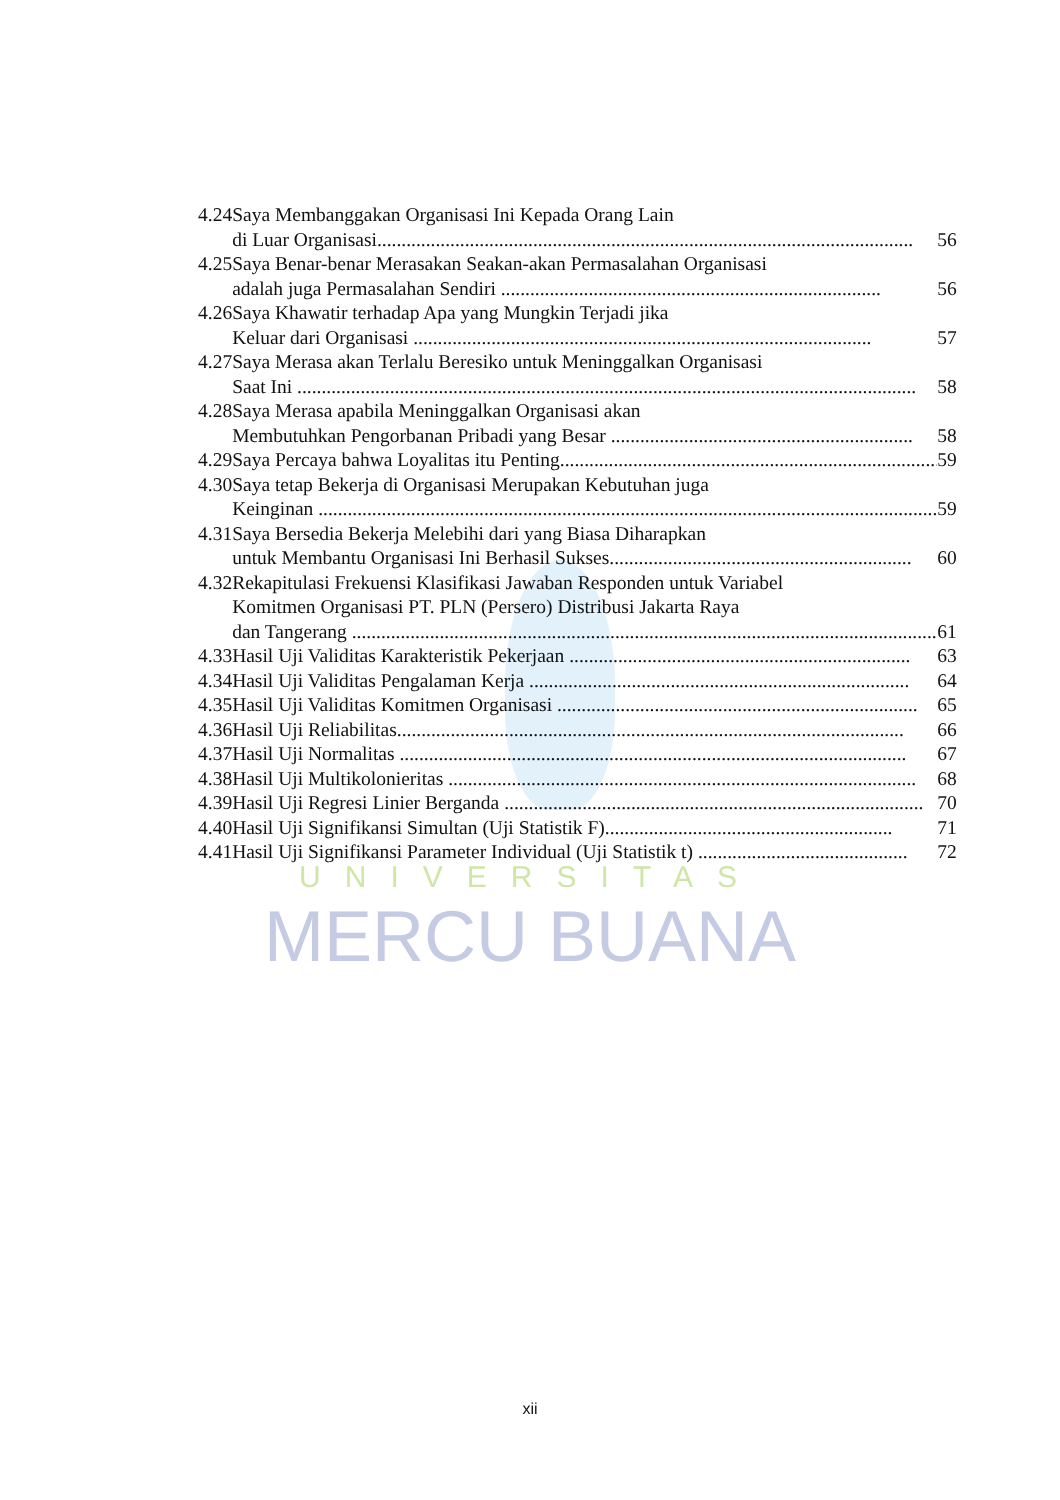| 4.24 | Saya Membanggakan Organisasi Ini Kepada Orang Lain di Luar Organisasi .............................................................................................................. | 56 |
| 4.25 | Saya Benar-benar Merasakan Seakan-akan Permasalahan Organisasi adalah juga Permasalahan Sendiri .............................................................................. | 56 |
| 4.26 | Saya Khawatir terhadap Apa yang Mungkin Terjadi jika Keluar dari Organisasi .............................................................................................. | 57 |
| 4.27 | Saya Merasa akan Terlalu Beresiko untuk Meninggalkan Organisasi Saat Ini ............................................................................................................................... | 58 |
| 4.28 | Saya Merasa apabila Meninggalkan Organisasi akan Membutuhkan Pengorbanan Pribadi yang Besar .............................................................. | 58 |
| 4.29 | Saya Percaya bahwa Loyalitas itu Penting .............................................................................. | 59 |
| 4.30 | Saya tetap Bekerja di Organisasi Merupakan Kebutuhan juga Keinginan ............................................................................................................................... | 59 |
| 4.31 | Saya Bersedia Bekerja Melebihi dari yang Biasa Diharapkan untuk Membantu Organisasi Ini Berhasil Sukses .............................................................. | 60 |
| 4.32 | Rekapitulasi Frekuensi Klasifikasi Jawaban Responden untuk Variabel Komitmen Organisasi PT. PLN (Persero) Distribusi Jakarta Raya dan Tangerang ........................................................................................................................ | 61 |
| 4.33 | Hasil Uji Validitas Karakteristik Pekerjaan ...................................................................... | 63 |
| 4.34 | Hasil Uji Validitas Pengalaman Kerja .............................................................................. | 64 |
| 4.35 | Hasil Uji Validitas Komitmen Organisasi .......................................................................... | 65 |
| 4.36 | Hasil Uji Reliabilitas ........................................................................................................ | 66 |
| 4.37 | Hasil Uji Normalitas ........................................................................................................ | 67 |
| 4.38 | Hasil Uji Multikolonieritas ................................................................................................ | 68 |
| 4.39 | Hasil Uji Regresi Linier Berganda ...................................................................................... | 70 |
| 4.40 | Hasil Uji Signifikansi Simultan (Uji Statistik F) ........................................................... | 71 |
| 4.41 | Hasil Uji Signifikansi Parameter Individual (Uji Statistik t) ........................................... | 72 |
UNIVERSITAS
MERCU BUANA
xii